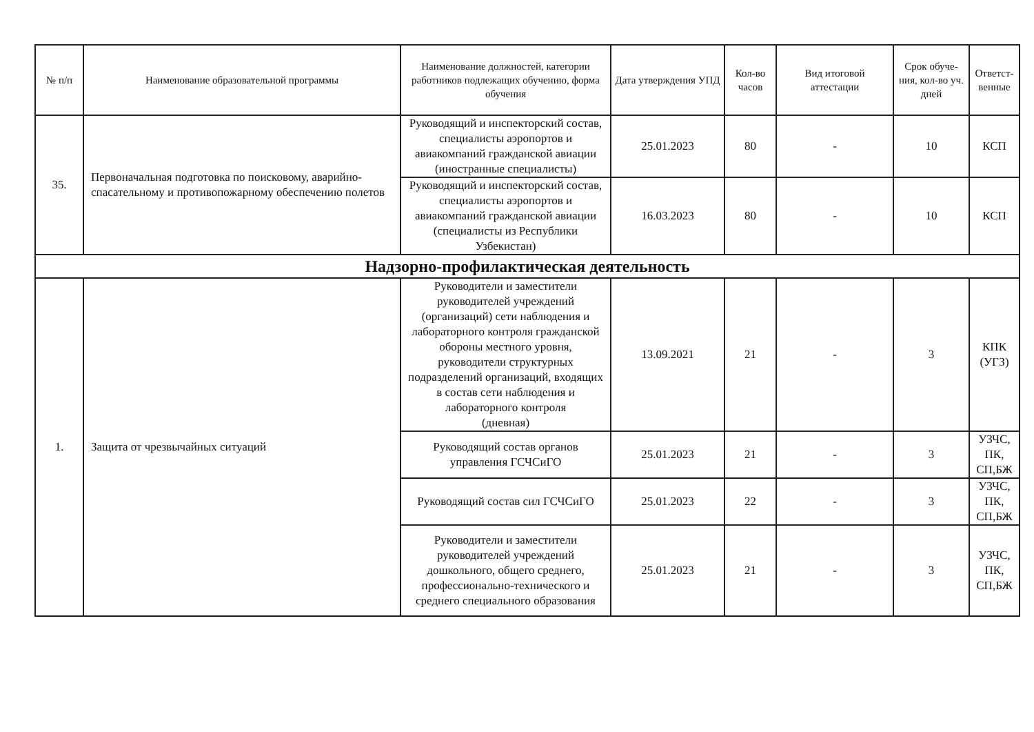| № п/п | Наименование образовательной программы | Наименование должностей, категории работников подлежащих обучению, форма обучения | Дата утверждения УПД | Кол-во часов | Вид итоговой аттестации | Срок обуче-ния, кол-во уч. дней | Ответст-венные |
| --- | --- | --- | --- | --- | --- | --- | --- |
| 35. | Первоначальная подготовка по поисковому, аварийно-спасательному и противопожарному обеспечению полетов | Руководящий и инспекторский состав, специалисты аэропортов и авиакомпаний гражданской авиации (иностранные специалисты) | 25.01.2023 | 80 | - | 10 | КСП |
| | | Руководящий и инспекторский состав, специалисты аэропортов и авиакомпаний гражданской авиации (специалисты из Республики Узбекистан) | 16.03.2023 | 80 | - | 10 | КСП |
| Надзорно-профилактическая деятельность | | | | | | | |
| 1. | Защита от чрезвычайных ситуаций | Руководители и заместители руководителей учреждений (организаций) сети наблюдения и лабораторного контроля гражданской обороны местного уровня, руководители структурных подразделений организаций, входящих в состав сети наблюдения и лабораторного контроля (дневная) | 13.09.2021 | 21 | - | 3 | КПК (УГЗ) |
| | | Руководящий состав органов управления ГСЧСиГО | 25.01.2023 | 21 | - | 3 | УЗЧС, ПК, СП,БЖ |
| | | Руководящий состав сил ГСЧСиГО | 25.01.2023 | 22 | - | 3 | УЗЧС, ПК, СП,БЖ |
| | | Руководители и заместители руководителей учреждений дошкольного, общего среднего, профессионально-технического и среднего специального образования | 25.01.2023 | 21 | - | 3 | УЗЧС, ПК, СП,БЖ |